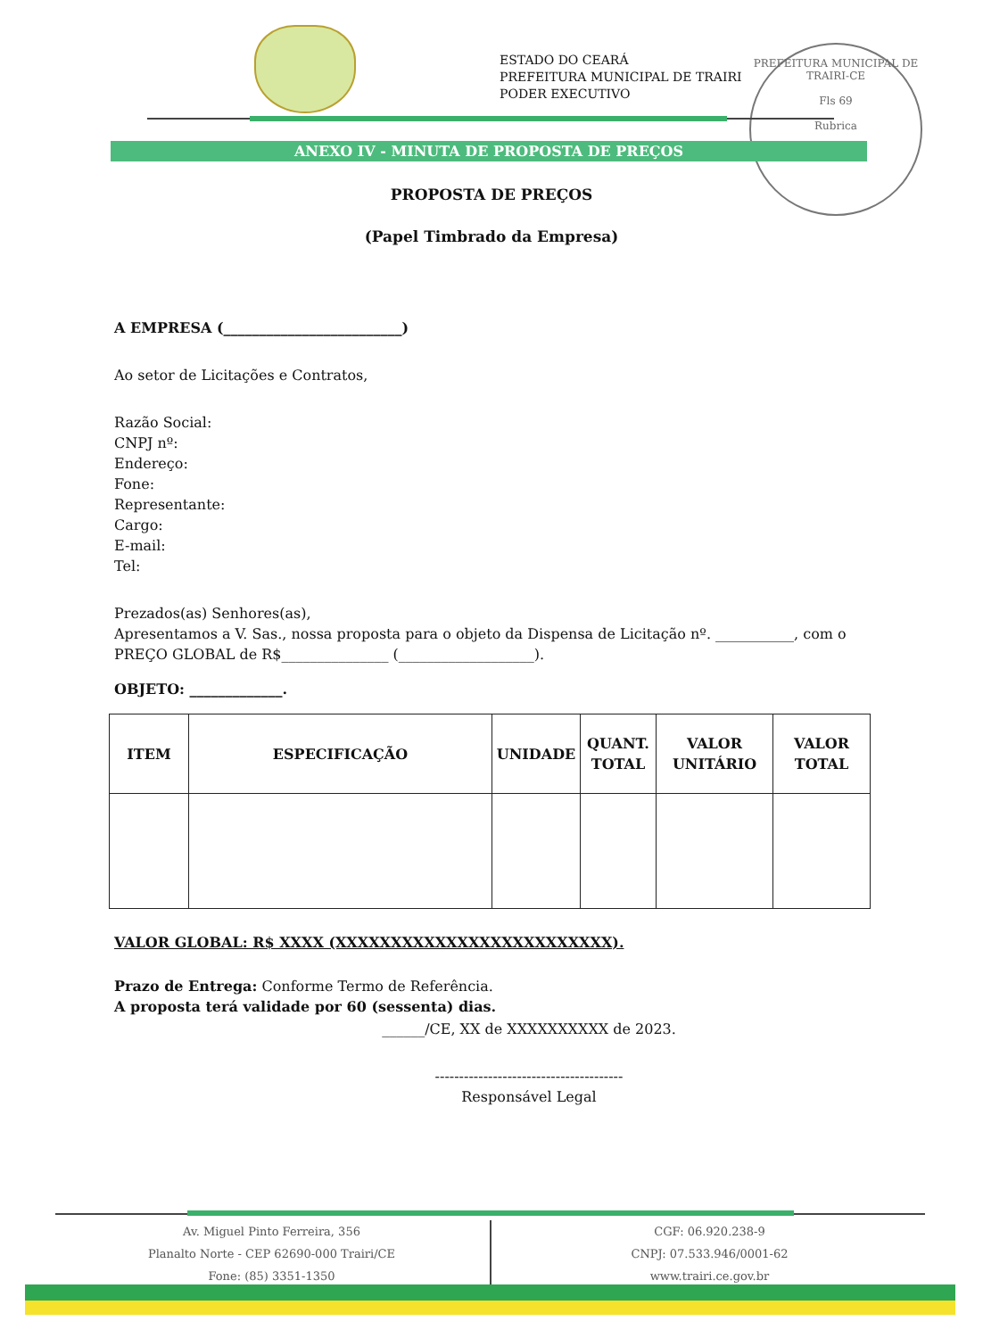ESTADO DO CEARÁ
PREFEITURA MUNICIPAL DE TRAIRI
PODER EXECUTIVO
PREFEITURA MUNICIPAL DE TRAIRI-CE
Fls 69
Rubrica
ANEXO IV - MINUTA DE PROPOSTA DE PREÇOS
PROPOSTA DE PREÇOS
(Papel Timbrado da Empresa)
A EMPRESA (_________________________)
Ao setor de Licitações e Contratos,
Razão Social:
CNPJ nº:
Endereço:
Fone:
Representante:
Cargo:
E-mail:
Tel:
Prezados(as) Senhores(as),
Apresentamos a V. Sas., nossa proposta para o objeto da Dispensa de Licitação nº. ___________, com o PREÇO GLOBAL de R$_______________ (___________________).
OBJETO: _____________.
| ITEM | ESPECIFICAÇÃO | UNIDADE | QUANT. TOTAL | VALOR UNITÁRIO | VALOR TOTAL |
| --- | --- | --- | --- | --- | --- |
VALOR GLOBAL: R$ XXXX (XXXXXXXXXXXXXXXXXXXXXXXXX).
Prazo de Entrega: Conforme Termo de Referência.
A proposta terá validade por 60 (sessenta) dias.
______/CE, XX de XXXXXXXXXX de 2023.
---------------------------------------
Responsável Legal
Av. Miguel Pinto Ferreira, 356
Planalto Norte - CEP 62690-000 Trairi/CE
Fone: (85) 3351-1350
CGF: 06.920.238-9
CNPJ: 07.533.946/0001-62
www.trairi.ce.gov.br